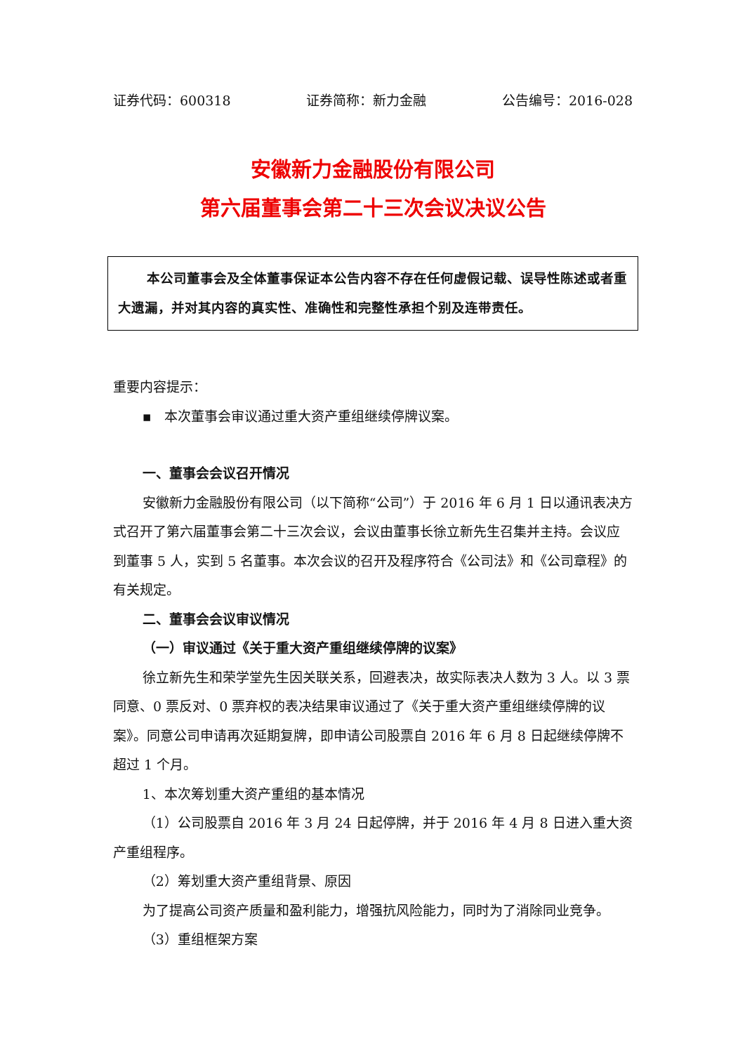证券代码：600318 证券简称：新力金融 公告编号：2016-028
安徽新力金融股份有限公司
第六届董事会第二十三次会议决议公告
本公司董事会及全体董事保证本公告内容不存在任何虚假记载、误导性陈述或者重大遗漏，并对其内容的真实性、准确性和完整性承担个别及连带责任。
重要内容提示：
▪ 本次董事会审议通过重大资产重组继续停牌议案。
一、董事会会议召开情况
安徽新力金融股份有限公司（以下简称“公司”）于 2016 年 6 月 1 日以通讯表决方式召开了第六届董事会第二十三次会议，会议由董事长徐立新先生召集并主持。会议应到董事 5 人，实到 5 名董事。本次会议的召开及程序符合《公司法》和《公司章程》的有关规定。
二、董事会会议审议情况
（一）审议通过《关于重大资产重组继续停牌的议案》
徐立新先生和荣学堂先生因关联关系，回避表决，故实际表决人数为 3 人。以 3 票同意、0 票反对、0 票弃权的表决结果审议通过了《关于重大资产重组继续停牌的议案》。同意公司申请再次延期复牌，即申请公司股票自 2016 年 6 月 8 日起继续停牌不超过 1 个月。
1、本次筹划重大资产重组的基本情况
（1）公司股票自 2016 年 3 月 24 日起停牌，并于 2016 年 4 月 8 日进入重大资产重组程序。
（2）筹划重大资产重组背景、原因
为了提高公司资产质量和盈利能力，增强抗风险能力，同时为了消除同业竞争。
（3）重组框架方案